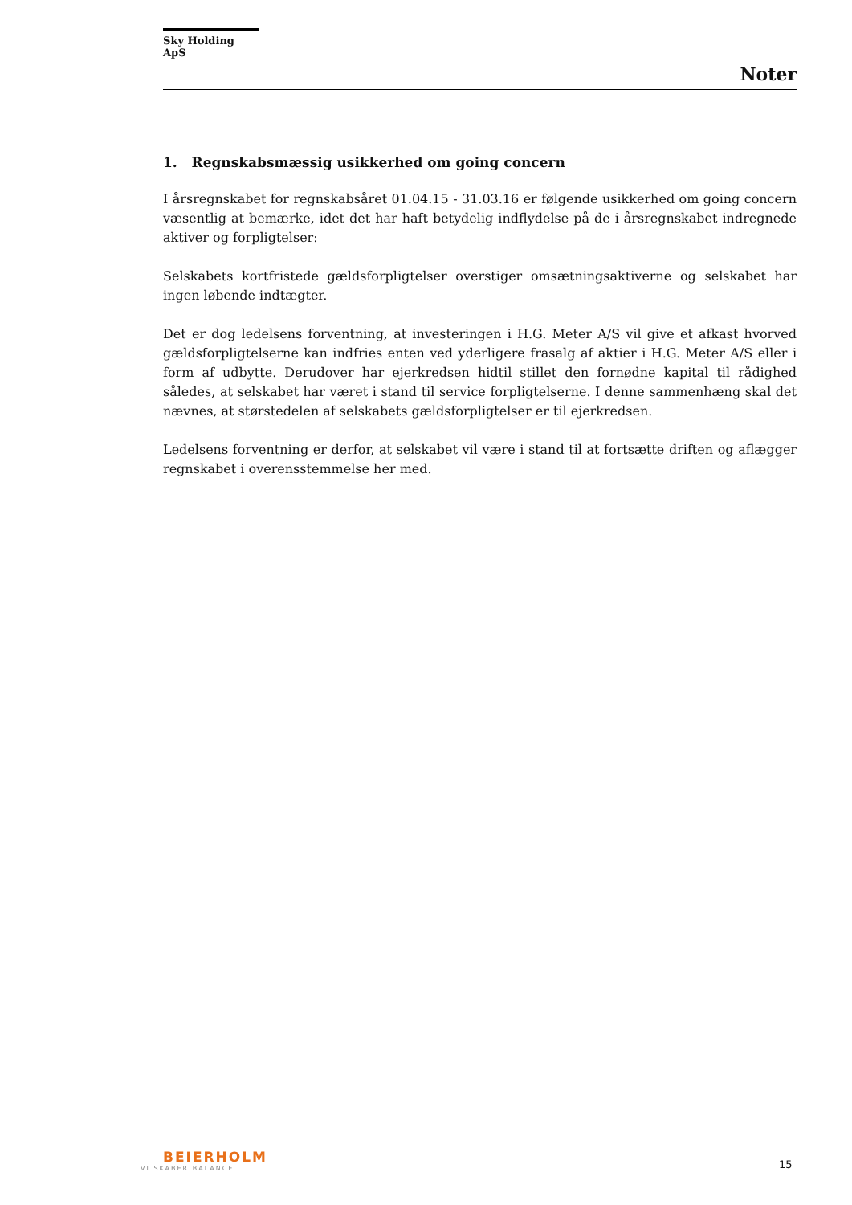Sky Holding ApS
Noter
1. Regnskabsmæssig usikkerhed om going concern
I årsregnskabet for regnskabsåret 01.04.15 - 31.03.16 er følgende usikkerhed om going concern væsentlig at bemærke, idet det har haft betydelig indflydelse på de i årsregnskabet indregnede aktiver og forpligtelser:
Selskabets kortfristede gældsforpligtelser overstiger omsætningsaktiverne og selskabet har ingen løbende indtægter.
Det er dog ledelsens forventning, at investeringen i H.G. Meter A/S vil give et afkast hvorved gældsforpligtelserne kan indfries enten ved yderligere frasalg af aktier i H.G. Meter A/S eller i form af udbytte. Derudover har ejerkredsen hidtil stillet den fornødne kapital til rådighed således, at selskabet har været i stand til service forpligtelserne. I denne sammenhæng skal det nævnes, at størstedelen af selskabets gældsforpligtelser er til ejerkredsen.
Ledelsens forventning er derfor, at selskabet vil være i stand til at fortsætte driften og aflægger regnskabet i overensstemmelse her med.
BEIERHOLM
VI SKABER BALANCE
15